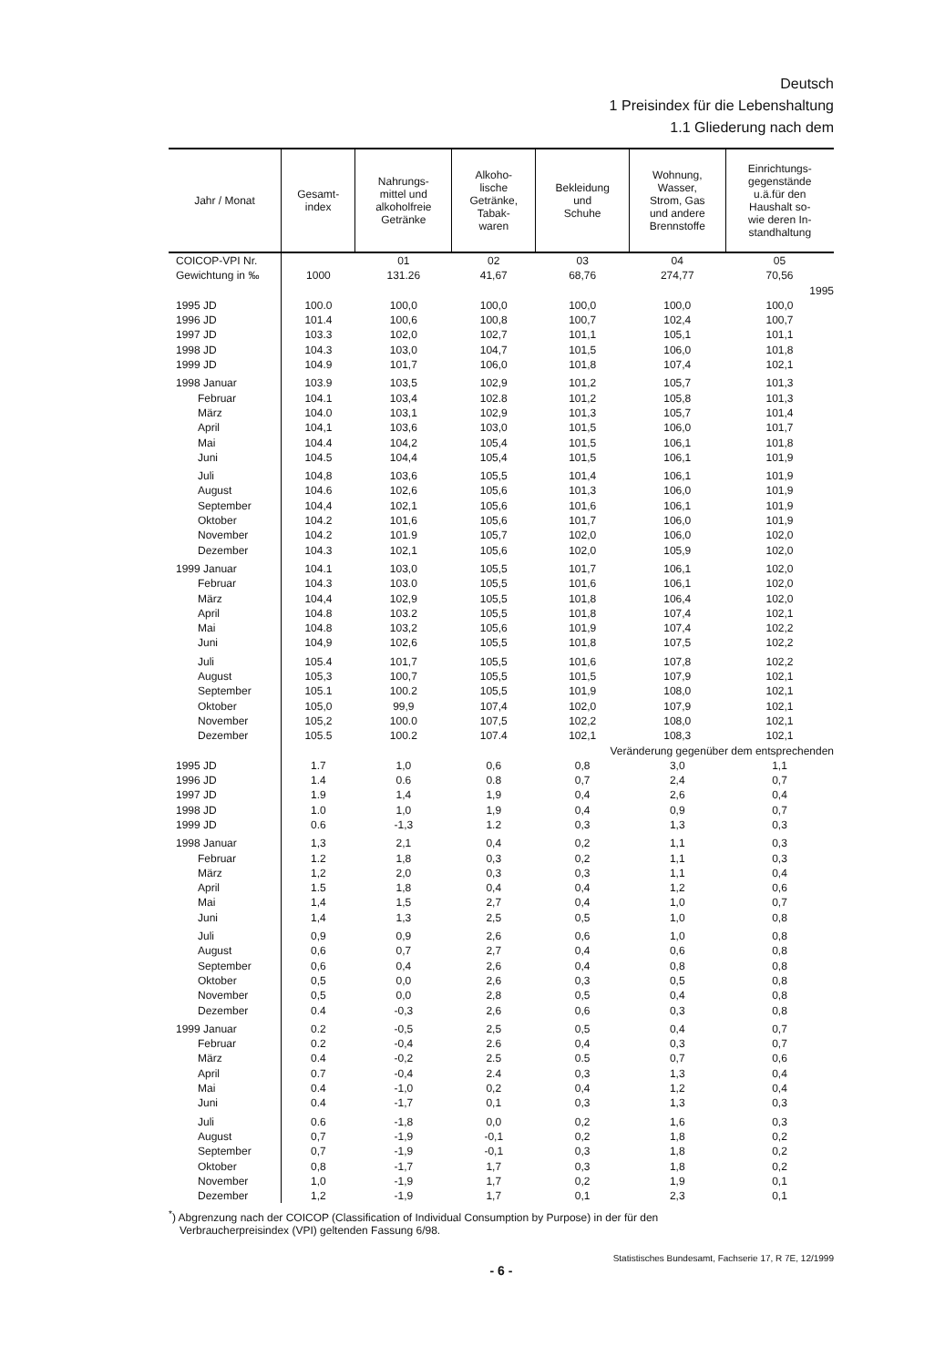Deutsch
1 Preisindex für die Lebenshaltung
1.1 Gliederung nach dem
| Jahr / Monat | Gesamt- index | Nahrungs- mittel und alkoholfreie Getränke | Alkoho- lische Getränke, Tabak- waren | Bekleidung und Schuhe | Wohnung, Wasser, Strom, Gas und andere Brennstoffe | Einrichtungs- gegenstände u.ä.für den Haushalt so- wie deren In- standhaltung |
| --- | --- | --- | --- | --- | --- | --- |
| COICOP-VPI Nr. | | 01 | 02 | 03 | 04 | 05 |
| Gewichtung in ‰ | 1000 | 131.26 | 41,67 | 68,76 | 274,77 | 70,56 |
| | 1995 | | | | | |
| 1995 JD | 100.0 | 100,0 | 100,0 | 100,0 | 100,0 | 100,0 |
| 1996 JD | 101.4 | 100,6 | 100,8 | 100,7 | 102,4 | 100,7 |
| 1997 JD | 103.3 | 102,0 | 102,7 | 101,1 | 105,1 | 101,1 |
| 1998 JD | 104.3 | 103,0 | 104,7 | 101,5 | 106,0 | 101,8 |
| 1999 JD | 104.9 | 101,7 | 106,0 | 101,8 | 107,4 | 102,1 |
| 1998 Januar | 103.9 | 103,5 | 102,9 | 101,2 | 105,7 | 101,3 |
| Februar | 104.1 | 103,4 | 102.8 | 101,2 | 105,8 | 101,3 |
| März | 104.0 | 103,1 | 102,9 | 101,3 | 105,7 | 101,4 |
| April | 104,1 | 103,6 | 103,0 | 101,5 | 106,0 | 101,7 |
| Mai | 104.4 | 104,2 | 105,4 | 101,5 | 106,1 | 101,8 |
| Juni | 104.5 | 104,4 | 105,4 | 101,5 | 106,1 | 101,9 |
| Juli | 104,8 | 103,6 | 105,5 | 101,4 | 106,1 | 101,9 |
| August | 104.6 | 102,6 | 105,6 | 101,3 | 106,0 | 101,9 |
| September | 104,4 | 102,1 | 105,6 | 101,6 | 106,1 | 101,9 |
| Oktober | 104.2 | 101,6 | 105,6 | 101,7 | 106,0 | 101,9 |
| November | 104.2 | 101.9 | 105,7 | 102,0 | 106,0 | 102,0 |
| Dezember | 104.3 | 102,1 | 105,6 | 102,0 | 105,9 | 102,0 |
| 1999 Januar | 104.1 | 103,0 | 105,5 | 101,7 | 106,1 | 102,0 |
| Februar | 104.3 | 103.0 | 105,5 | 101,6 | 106,1 | 102,0 |
| März | 104,4 | 102,9 | 105,5 | 101,8 | 106,4 | 102,0 |
| April | 104.8 | 103.2 | 105,5 | 101,8 | 107,4 | 102,1 |
| Mai | 104.8 | 103,2 | 105,6 | 101,9 | 107,4 | 102,2 |
| Juni | 104,9 | 102,6 | 105,5 | 101,8 | 107,5 | 102,2 |
| Juli | 105.4 | 101,7 | 105,5 | 101,6 | 107,8 | 102,2 |
| August | 105,3 | 100,7 | 105,5 | 101,5 | 107,9 | 102,1 |
| September | 105.1 | 100.2 | 105,5 | 101,9 | 108,0 | 102,1 |
| Oktober | 105,0 | 99,9 | 107,4 | 102,0 | 107,9 | 102,1 |
| November | 105,2 | 100.0 | 107,5 | 102,2 | 108,0 | 102,1 |
| Dezember | 105.5 | 100.2 | 107.4 | 102,1 | 108,3 | 102,1 |
| | Veränderung gegenüber dem entsprechenden | | | | | |
| 1995 JD | 1.7 | 1,0 | 0,6 | 0,8 | 3,0 | 1,1 |
| 1996 JD | 1.4 | 0.6 | 0.8 | 0,7 | 2,4 | 0,7 |
| 1997 JD | 1.9 | 1,4 | 1,9 | 0,4 | 2,6 | 0,4 |
| 1998 JD | 1.0 | 1,0 | 1,9 | 0,4 | 0,9 | 0,7 |
| 1999 JD | 0.6 | -1,3 | 1.2 | 0,3 | 1,3 | 0,3 |
| 1998 Januar | 1,3 | 2,1 | 0,4 | 0,2 | 1,1 | 0,3 |
| Februar | 1.2 | 1,8 | 0,3 | 0,2 | 1,1 | 0,3 |
| März | 1,2 | 2,0 | 0,3 | 0,3 | 1,1 | 0,4 |
| April | 1.5 | 1,8 | 0,4 | 0,4 | 1,2 | 0,6 |
| Mai | 1,4 | 1,5 | 2,7 | 0,4 | 1,0 | 0,7 |
| Juni | 1,4 | 1,3 | 2,5 | 0,5 | 1,0 | 0,8 |
| Juli | 0,9 | 0,9 | 2,6 | 0,6 | 1,0 | 0,8 |
| August | 0,6 | 0,7 | 2,7 | 0,4 | 0,6 | 0,8 |
| September | 0,6 | 0,4 | 2,6 | 0,4 | 0,8 | 0,8 |
| Oktober | 0,5 | 0,0 | 2,6 | 0,3 | 0,5 | 0,8 |
| November | 0,5 | 0,0 | 2,8 | 0,5 | 0,4 | 0,8 |
| Dezember | 0.4 | -0,3 | 2,6 | 0,6 | 0,3 | 0,8 |
| 1999 Januar | 0.2 | -0,5 | 2,5 | 0,5 | 0,4 | 0,7 |
| Februar | 0.2 | -0,4 | 2.6 | 0,4 | 0,3 | 0,7 |
| März | 0.4 | -0,2 | 2.5 | 0.5 | 0,7 | 0,6 |
| April | 0.7 | -0,4 | 2.4 | 0,3 | 1,3 | 0,4 |
| Mai | 0.4 | -1,0 | 0,2 | 0,4 | 1,2 | 0,4 |
| Juni | 0.4 | -1,7 | 0,1 | 0,3 | 1,3 | 0,3 |
| Juli | 0.6 | -1,8 | 0,0 | 0,2 | 1,6 | 0,3 |
| August | 0,7 | -1,9 | -0,1 | 0,2 | 1,8 | 0,2 |
| September | 0,7 | -1,9 | -0,1 | 0,3 | 1,8 | 0,2 |
| Oktober | 0,8 | -1,7 | 1,7 | 0,3 | 1,8 | 0,2 |
| November | 1,0 | -1,9 | 1,7 | 0,2 | 1,9 | 0,1 |
| Dezember | 1,2 | -1,9 | 1,7 | 0,1 | 2,3 | 0,1 |
<sup>*</sup>) Abgrenzung nach der COICOP (Classification of Individual Consumption by Purpose) in der für den
 Verbraucherpreisindex (VPI) geltenden Fassung 6/98.
Statistisches Bundesamt, Fachserie 17, R 7E, 12/1999
- 6 -